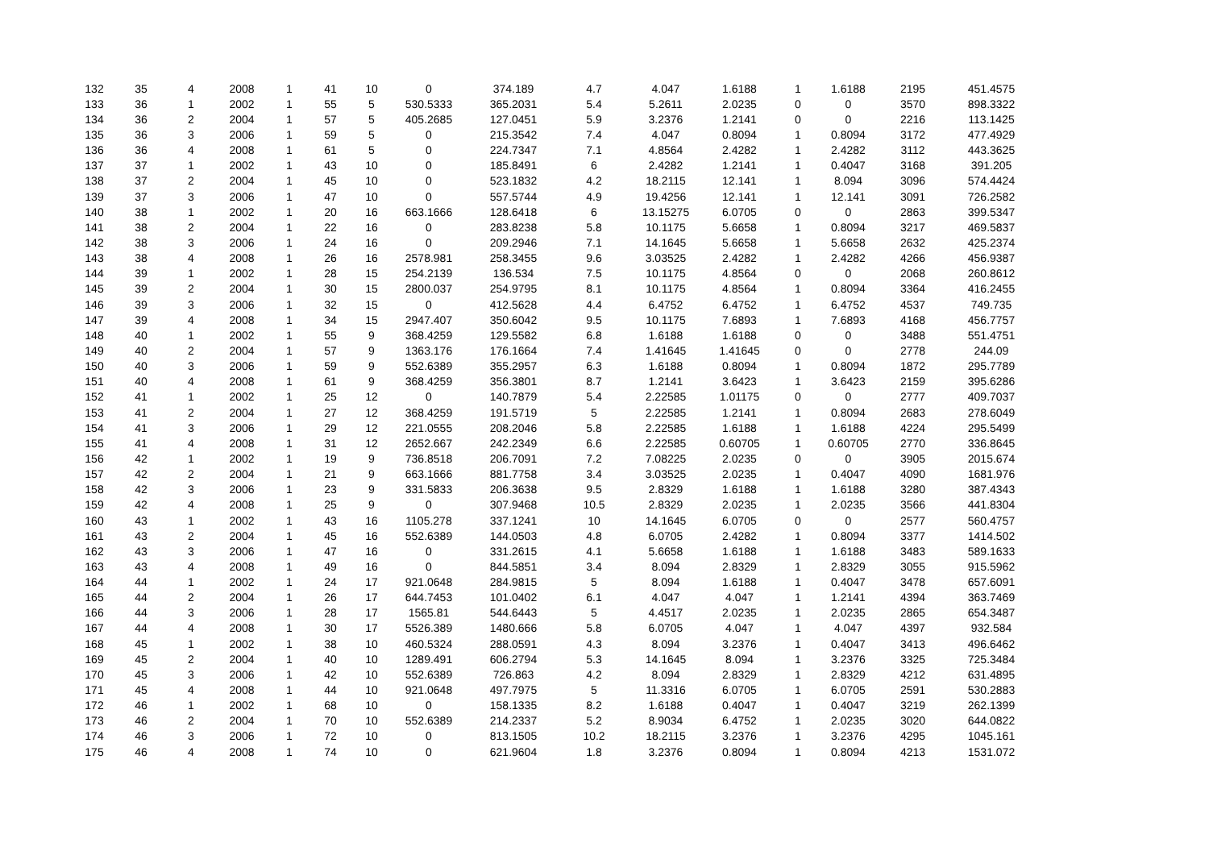| 132 | 35 | 4 | 2008 | 1 | 41 | 10 | 0 | 374.189 | 4.7 | 4.047 | 1.6188 | 1 | 1.6188 | 2195 | 451.4575 |
| 133 | 36 | 1 | 2002 | 1 | 55 | 5 | 530.5333 | 365.2031 | 5.4 | 5.2611 | 2.0235 | 0 | 0 | 3570 | 898.3322 |
| 134 | 36 | 2 | 2004 | 1 | 57 | 5 | 405.2685 | 127.0451 | 5.9 | 3.2376 | 1.2141 | 0 | 0 | 2216 | 113.1425 |
| 135 | 36 | 3 | 2006 | 1 | 59 | 5 | 0 | 215.3542 | 7.4 | 4.047 | 0.8094 | 1 | 0.8094 | 3172 | 477.4929 |
| 136 | 36 | 4 | 2008 | 1 | 61 | 5 | 0 | 224.7347 | 7.1 | 4.8564 | 2.4282 | 1 | 2.4282 | 3112 | 443.3625 |
| 137 | 37 | 1 | 2002 | 1 | 43 | 10 | 0 | 185.8491 | 6 | 2.4282 | 1.2141 | 1 | 0.4047 | 3168 | 391.205 |
| 138 | 37 | 2 | 2004 | 1 | 45 | 10 | 0 | 523.1832 | 4.2 | 18.2115 | 12.141 | 1 | 8.094 | 3096 | 574.4424 |
| 139 | 37 | 3 | 2006 | 1 | 47 | 10 | 0 | 557.5744 | 4.9 | 19.4256 | 12.141 | 1 | 12.141 | 3091 | 726.2582 |
| 140 | 38 | 1 | 2002 | 1 | 20 | 16 | 663.1666 | 128.6418 | 6 | 13.15275 | 6.0705 | 0 | 0 | 2863 | 399.5347 |
| 141 | 38 | 2 | 2004 | 1 | 22 | 16 | 0 | 283.8238 | 5.8 | 10.1175 | 5.6658 | 1 | 0.8094 | 3217 | 469.5837 |
| 142 | 38 | 3 | 2006 | 1 | 24 | 16 | 0 | 209.2946 | 7.1 | 14.1645 | 5.6658 | 1 | 5.6658 | 2632 | 425.2374 |
| 143 | 38 | 4 | 2008 | 1 | 26 | 16 | 2578.981 | 258.3455 | 9.6 | 3.03525 | 2.4282 | 1 | 2.4282 | 4266 | 456.9387 |
| 144 | 39 | 1 | 2002 | 1 | 28 | 15 | 254.2139 | 136.534 | 7.5 | 10.1175 | 4.8564 | 0 | 0 | 2068 | 260.8612 |
| 145 | 39 | 2 | 2004 | 1 | 30 | 15 | 2800.037 | 254.9795 | 8.1 | 10.1175 | 4.8564 | 1 | 0.8094 | 3364 | 416.2455 |
| 146 | 39 | 3 | 2006 | 1 | 32 | 15 | 0 | 412.5628 | 4.4 | 6.4752 | 6.4752 | 1 | 6.4752 | 4537 | 749.735 |
| 147 | 39 | 4 | 2008 | 1 | 34 | 15 | 2947.407 | 350.6042 | 9.5 | 10.1175 | 7.6893 | 1 | 7.6893 | 4168 | 456.7757 |
| 148 | 40 | 1 | 2002 | 1 | 55 | 9 | 368.4259 | 129.5582 | 6.8 | 1.6188 | 1.6188 | 0 | 0 | 3488 | 551.4751 |
| 149 | 40 | 2 | 2004 | 1 | 57 | 9 | 1363.176 | 176.1664 | 7.4 | 1.41645 | 1.41645 | 0 | 0 | 2778 | 244.09 |
| 150 | 40 | 3 | 2006 | 1 | 59 | 9 | 552.6389 | 355.2957 | 6.3 | 1.6188 | 0.8094 | 1 | 0.8094 | 1872 | 295.7789 |
| 151 | 40 | 4 | 2008 | 1 | 61 | 9 | 368.4259 | 356.3801 | 8.7 | 1.2141 | 3.6423 | 1 | 3.6423 | 2159 | 395.6286 |
| 152 | 41 | 1 | 2002 | 1 | 25 | 12 | 0 | 140.7879 | 5.4 | 2.22585 | 1.01175 | 0 | 0 | 2777 | 409.7037 |
| 153 | 41 | 2 | 2004 | 1 | 27 | 12 | 368.4259 | 191.5719 | 5 | 2.22585 | 1.2141 | 1 | 0.8094 | 2683 | 278.6049 |
| 154 | 41 | 3 | 2006 | 1 | 29 | 12 | 221.0555 | 208.2046 | 5.8 | 2.22585 | 1.6188 | 1 | 1.6188 | 4224 | 295.5499 |
| 155 | 41 | 4 | 2008 | 1 | 31 | 12 | 2652.667 | 242.2349 | 6.6 | 2.22585 | 0.60705 | 1 | 0.60705 | 2770 | 336.8645 |
| 156 | 42 | 1 | 2002 | 1 | 19 | 9 | 736.8518 | 206.7091 | 7.2 | 7.08225 | 2.0235 | 0 | 0 | 3905 | 2015.674 |
| 157 | 42 | 2 | 2004 | 1 | 21 | 9 | 663.1666 | 881.7758 | 3.4 | 3.03525 | 2.0235 | 1 | 0.4047 | 4090 | 1681.976 |
| 158 | 42 | 3 | 2006 | 1 | 23 | 9 | 331.5833 | 206.3638 | 9.5 | 2.8329 | 1.6188 | 1 | 1.6188 | 3280 | 387.4343 |
| 159 | 42 | 4 | 2008 | 1 | 25 | 9 | 0 | 307.9468 | 10.5 | 2.8329 | 2.0235 | 1 | 2.0235 | 3566 | 441.8304 |
| 160 | 43 | 1 | 2002 | 1 | 43 | 16 | 1105.278 | 337.1241 | 10 | 14.1645 | 6.0705 | 0 | 0 | 2577 | 560.4757 |
| 161 | 43 | 2 | 2004 | 1 | 45 | 16 | 552.6389 | 144.0503 | 4.8 | 6.0705 | 2.4282 | 1 | 0.8094 | 3377 | 1414.502 |
| 162 | 43 | 3 | 2006 | 1 | 47 | 16 | 0 | 331.2615 | 4.1 | 5.6658 | 1.6188 | 1 | 1.6188 | 3483 | 589.1633 |
| 163 | 43 | 4 | 2008 | 1 | 49 | 16 | 0 | 844.5851 | 3.4 | 8.094 | 2.8329 | 1 | 2.8329 | 3055 | 915.5962 |
| 164 | 44 | 1 | 2002 | 1 | 24 | 17 | 921.0648 | 284.9815 | 5 | 8.094 | 1.6188 | 1 | 0.4047 | 3478 | 657.6091 |
| 165 | 44 | 2 | 2004 | 1 | 26 | 17 | 644.7453 | 101.0402 | 6.1 | 4.047 | 4.047 | 1 | 1.2141 | 4394 | 363.7469 |
| 166 | 44 | 3 | 2006 | 1 | 28 | 17 | 1565.81 | 544.6443 | 5 | 4.4517 | 2.0235 | 1 | 2.0235 | 2865 | 654.3487 |
| 167 | 44 | 4 | 2008 | 1 | 30 | 17 | 5526.389 | 1480.666 | 5.8 | 6.0705 | 4.047 | 1 | 4.047 | 4397 | 932.584 |
| 168 | 45 | 1 | 2002 | 1 | 38 | 10 | 460.5324 | 288.0591 | 4.3 | 8.094 | 3.2376 | 1 | 0.4047 | 3413 | 496.6462 |
| 169 | 45 | 2 | 2004 | 1 | 40 | 10 | 1289.491 | 606.2794 | 5.3 | 14.1645 | 8.094 | 1 | 3.2376 | 3325 | 725.3484 |
| 170 | 45 | 3 | 2006 | 1 | 42 | 10 | 552.6389 | 726.863 | 4.2 | 8.094 | 2.8329 | 1 | 2.8329 | 4212 | 631.4895 |
| 171 | 45 | 4 | 2008 | 1 | 44 | 10 | 921.0648 | 497.7975 | 5 | 11.3316 | 6.0705 | 1 | 6.0705 | 2591 | 530.2883 |
| 172 | 46 | 1 | 2002 | 1 | 68 | 10 | 0 | 158.1335 | 8.2 | 1.6188 | 0.4047 | 1 | 0.4047 | 3219 | 262.1399 |
| 173 | 46 | 2 | 2004 | 1 | 70 | 10 | 552.6389 | 214.2337 | 5.2 | 8.9034 | 6.4752 | 1 | 2.0235 | 3020 | 644.0822 |
| 174 | 46 | 3 | 2006 | 1 | 72 | 10 | 0 | 813.1505 | 10.2 | 18.2115 | 3.2376 | 1 | 3.2376 | 4295 | 1045.161 |
| 175 | 46 | 4 | 2008 | 1 | 74 | 10 | 0 | 621.9604 | 1.8 | 3.2376 | 0.8094 | 1 | 0.8094 | 4213 | 1531.072 |